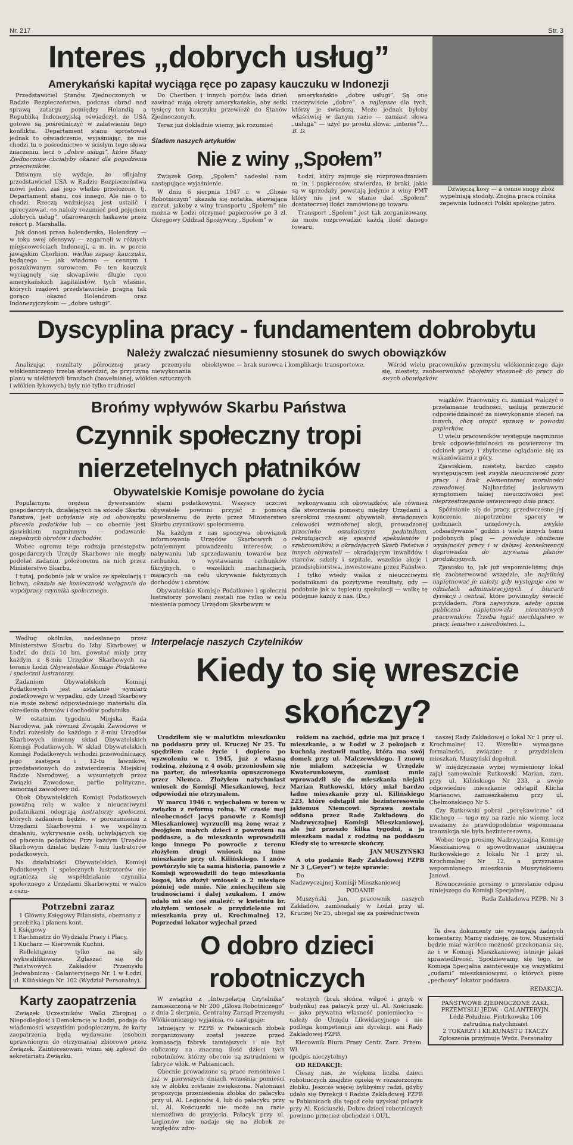Nr. 217 Str. 3
Interes „dobrych usług”
Amerykański kapitał wyciąga ręce po zapasy kauczuku w Indonezji
Przedstawiciel Stanów Zjednoczonych w Radzie Bezpieczeństwa, podczas obrad nad sprawą zatargu pomiędzy Holandią a Republiką Indonezyjską oświadczył, że USA gotowe są pośredniczyć w załatwieniu tego konfliktu. Departament stanu sprostował jednak to oświadczenie, wyjaśniając, że nie chodzi tu o pośrednictwo w ścisłym tego słowa znaczeniu, lecz o „dobre usługi”, które Stany Zjednoczone chciałyby okazać dla pogodzenia przeciwników.
Dziwnym się wydaje, że oficjalny przedstawiciel USA w Radzie Bezpieczeństwa mówi jedno, zaś jego władze przełożone, tj. Departament stanu, coś innego. Ale nie o to chodzi. Rzeczą ważniejszą jest ustalić i sprecyzować, co należy rozumieć pod pojęciem „dobrych usług”, ofiarowanych łaskawie przez resort p. Marshalla.
Jak donosi prasa holenderska, Holendrzy — w toku swej ofensywy — zagarnęli w różnych miejscowościach Indonezji, a m. in. w porcie jawajskim Cherbion, wielkie zapasy kauczuku, będącego — jak wiadomo — cennym i poszukiwanym surowcem. Po ten kauczuk wyciągnęły się skwapliwie długie ręce amerykańskich kapitalistów, tych właśnie, których rządowi przedstawiciele pragną tak gorąco okazać Holendrom oraz Indonezyjczykom — „dobre usługi”.
Do Cheribon i innych portów lada dzień zawinąć mają okręty amerykańskie, aby setki tysięcy ton kauczuku przewieźć do Stanów Zjednoczonych.
Teraz już dokładnie wiemy, jak rozumieć
amerykańskie „dobre usługi”. Są one rzeczywiście „dobre”, a najlepsze dla tych, którzy je świadczą. Może jednak byłoby właściwiej w danym razie — zamiast słowa „usługa” — użyć po prostu słowa: „interes”?... B. D.
Śladem naszych artykułów
Nie z winy „Społem”
Związek Gosp. „Społem” nadesłał nam następujące wyjaśnienie.
W dniu 6 sierpnia 1947 r. w „Głosie Robotniczym” ukazała się notatka, stawiająca zarzut, jakoby z winy transportu „Społem” nie można w Łodzi otrzymać papierosów po 3 zł. Okręgowy Oddział Spożywczy „Społem” w
Łodzi, który zajmuje się rozprowadzaniem m. in. i papierosów, stwierdza, iż braki, jakie są w sprzedaży powstają jedynie z winy PMT który nie jest w stanie dać „Społem” dostatecznej ilości zamówionego towaru.
Transport „Społem” jest tak zorganizowany, że może rozprowadzić każdą ilość danego towaru.
Dźwięczą kosy — a cenne snopy zbóż wypełniają stodoły. Znojna praca rolnika zapewnia ludności Polski spokojne jutro.
Dyscyplina pracy - fundamentem dobrobytu
Należy zwalczać niesumienny stosunek do swych obowiązków
Analizując rezultaty półrocznej pracy przemysłu włókienniczego trzeba stwierdzić, że przyczyną niewykonania planu w niektórych branżach (bawełnianej, włókien sztucznych i włókien łykowych) były nie tylko trudności
obiektywne — brak surowca i komplikacje transportowe.
Wśród wielu pracowników przemysłu włókienniczego daje się, niestety, zaobserwować obojętny stosunek do pracy, do swych obowiązków.
Brońmy wpływów Skarbu Państwa
Czynnik społeczny tropi nierzetelnych płatników
Obywatelskie Komisje powołane do życia
Popularnym orężem dywersantów gospodarczych, działających na szkodę Skarbu Państwa, jest uchylanie się od obowiązku płacenia podatków lub — co obecnie jest zjawiskiem nagminnym — podawanie niepełnych obrotów i dochodów.
Wobec ogromu tego rodzaju przestępstw gospodarczych Urzędy Skarbowe nie mogły podołać zadaniu, położonemu na nich przez Ministerstwo Skarbu.
I tutaj, podobnie jak w walce ze spekulacją i lichwą, okazała się konieczność wciągania do współpracy czynnika społecznego.
stami podatkowymi. Wszyscy uczciwi obywatele powinni przyjść z pomocą powołanemu do życia przez Ministerstwo Skarbu czynnikowi społecznemu.
Na każdym z nas spoczywa obowiązek informowania Urzędów Skarbowych o potajemnym prowadzeniu interesów, o nabywaniu lub sprzedawaniu towarów bez rachunku, o wystawianiu rachunków fikcyjnych, o wszelkich machinacjach, mających na celu ukrywanie faktycznych dochodów i obrotów.
Obywatelskie Komisje Podatkowe i społeczni lustratorzy powołani zostali nie tylko w celu niesienia pomocy Urzędom Skarbowym w
wykonywaniu ich obowiązków, ale również dla stworzenia pomostu między Urzędami a szerokimi rzeszami obywateli, świadomych celowości wzmożonej akcji, prowadzonej przeciwko oszukańczym podatnikom, rekrutujących się spośród spekulantów i szabrowników, a okradających Skarb Państwa i innych obywateli — okradającym inwalidów i starców, szkoły i szpitale, wszelkie akcje i przedsiębiorstwa, inwestowane przez Państwo.
I tylko wtedy walka z nieuczciwymi podatnikami da pozytywne rezultaty, gdy — podobnie jak w tępieniu spekulacji — walkę tę podejmie każdy z nas. (Dz.)
wiązków. Pracownicy ci, zamiast walczyć o przełamanie trudności, usiłują przerzucić odpowiedzialność za niewykonanie zleceń na innych, chcą utopić sprawę w powodzi papierków.
U wielu pracowników występuje nagminnie brak odpowiedzialności za powierzony im odcinek pracy i zbyteczne oglądanie się za wskazówkami z góry.
Zjawiskiem, niestety, bardzo często występującym jest zwykła nieuczciwość przy pracy i brak elementarnej moralności zawodowej. Najbardziej jaskrawym symptomem takiej nieuczciwości jest nieprzestrzeganie ustawowego dnia pracy.
Spóźnianie się do pracy, przedwczesne jej kończenie, niepotrzebne spacery w godzinach urzędowych, zwykłe „odsiadywanie” godzin i wiele innych temu podobnych plag — powoduje obniżenie wydajności pracy i w dalszej konsekwencji doprowadza do zrywania planów produkcyjnych.
Zjawisko to, jak już wspomnieliśmy, daje się zaobserwować wszędzie, ale najsilniej napiętnować je należy, gdy występuje ono w odziałach administracyjnych i biurach dyrekcji i central, które powinnyby świecić przykładem. Pora najwyższa, ażeby opinia publiczna napiętnowała nieuczciwych pracowników. Trzeba tępić niechlujstwo w pracy, lenistwo i nierobóstwo. L.
Według okólnika, nadesłanego przez Ministerstwo Skarbu do Izby Skarbowej w Łodzi, do dnia 10 bm. powstać miały przy każdym z 8-miu Urzędów Skarbowych na terenie Łodzi Obywatelskie Komisje Podatkowe i społeczni lustratorzy.
Zadaniem Obywatelskich Komisji Podatkowych jest ustalanie wymiaru podatkowego w wypadku, gdy Urząd Skarbowy nie może zebrać odpowiedniego materiału dla określenia obrotów i dochodów podatnika.
W ostatnim tygodniu Miejska Rada Narodowa, jak również Związki Zawodowe w Łodzi rozesłały do każdego z 8-miu Urzędów Skarbowych imienny skład Obywatelskich Komisji Podatkowych. W skład Obywatelskich Komisji Podatkowych wchodzi przewodniczący, jego zastępca i 12-tu ławników, przedstawionych do zatwierdzenia Miejskiej Radzie Narodowej, a wysuniętych przez Związki Zawodowe, partie polityczne, samorząd zawodowy itd.
Obok Obywatelskich Komisji Podatkowych poważną rolę w walce z nieuczciwymi podatnikami odegrają lustratorzy społeczni, których zadaniem będzie, w porozumieniu z Urzędami Skarbowymi i we wspólnym działaniu, wykrywanie osób, uchylających się od płacenia podatków. Przy każdym Urzędzie Skarbowym działać będzie 7-miu lustratorów podatkowych.
Na działalności Obywatelskich Komisji Podatkowych i społecznych lustratorów nie ogranicza się współdziałanie czynnika społecznego z Urzędami Skarbowymi w walce z oszu-
Potrzebni zaraz
1 Główny Księgowy Bilansista, obeznany z przebitką i planem kont.
1 Księgowy
1 Rachmistrz do Wydziału Pracy i Płacy,
1 Kucharz — Kierownik Kuchni.
Reflektujemy tylko na siły wykwalifikowane. Zgłaszać się do Państwowych Zakładów Przemysłu Jedwabniczo - Galanteryjnego Nr. 1 w Łodzi, ul. Kilińskiego Nr. 102 (Wydział Personalny).
Karty zaopatrzenia
Związek Uczestników Walki Zbrojnej o Niepodległość i Demokrację w Łodzi, podaje do wiadomości wszystkim podopiecznym, że karty zaopatrzenia będą wydawane (osobom uprawnionym do otrzymania) zbiorowo przez Związek. Zainteresowani winni się zgłosić do sekretariatu Związku.
Interpelacje naszych Czytelników
Kiedy to się wreszcie skończy?
Urodziłem się w malutkim mieszkanku na poddaszu przy ul. Kruczej Nr 25. Tu spędziłem całe życie i dopiero po wyzwoleniu w r. 1945, już z własną rodziną, złożoną z 4 osób, przeniosłem się na parter, do mieszkania opuszczonego przez Niemca. Złożyłem natychmiast wniosek do Komisji Mieszkaniowej, lecz odpowiedzi nie otrzymałem.
W marcu 1946 r. wyjechałem w teren w związku z reformą rolną. W czasie mej nieobecności jacyś panowie z Komisji Mieszkaniowej wyrzucili mą żonę wraz z dwojgiem małych dzieci z powrotem na poddasze, a do mieszkania wprowadzili kogo innego Po powrocie z terenu złożyłem drugi wniosek na inne mieszkanie przy ul. Kilińskiego. I znów powtórzyło się ta sama historia, panowie z Komisji wprowadzili do tego mieszkania kogoś, kto złożył wniosek o 2 miesiące później ode mnie. Nie zniechęciłem się trudnościami i dalej szukałem. I znów udało mi się coś znaleźć: w kwietniu br. złożyłem wniosek o przydzielenie mi mieszkania przy ul. Krochmalnej 12. Poprzedni lokator wyjechał przed
rokiem na zachód, gdzie ma już pracę i mieszkanie, a w Łodzi w 2 pokojach z kuchnią zostawił matkę, która ma swój domek przy ul. Malczewskiego. I znowu nie miałem szczęścia w Urzędzie Kwaterunkowym, zamiast mnie wprowadził się do mieszkania niejaki Marian Rutkowski, który miał bardzo ładne mieszkanie przy ul. Kilińskiego 223, które odstąpił nie bezinteresownie jakiemuś Niemcowi. Sprawa została oddana przez Radę Zakładową do Nadzwyczajnej Komisji Mieszkaniowej, ale już przeszło kilka tygodni, a ja mieszkam nadal z rodziną na poddaszu Kiedy się to wreszcie skończy.
JAN MUSZYŃSKI
A oto podanie Rady Zakładowej PZPB Nr 3 („Geyer”) w tejże sprawie:
Do
Nadzwyczajnej Komisji Mieszkaniowej
PODANIE
Muszyński Jan, pracownik naszych Zakładów, zamieszkały w Łodzi przy ul. Kruczej Nr 25, ubiegał się za pośrednictwem
naszej Rady Zakładowej o lokal Nr 1 przy ul. Krochmalnej 12. Wszelkie wymagane formalności, związane z przydziałem mieszkań, Muszyński dopełnił.
W międzyczasie wyżej wymieniony lokal zajął samowolnie Rutkowski Marian, zam. przy ul. Kilińskiego Nr 233, a swoje odpowiednie mieszkanie odstąpił Klicha Marianowi, zamieszkałemu przy ul. Chełmońskiego Nr 5.
Czy Rutkowski pobrał „porękawiczne” od Klichego — tego my na razie nie wiemy, lecz uważamy, że prawdopodobnie wspomniana tranzakcja nie była bezinteresowna.
Wobec tego prosimy Nadzwyczajną Komisję Mieszkaniową o spowodowanie usunięcia Rutkowskiego z lokalu Nr 1 przy ul. Krochmalnej Nr 12, a przyznanie wspomnianego mieszkania Muszyńskiemu Janowi.
Równocześnie prosimy o przesłanie odpisu niniejszego do Komisji Specjalnej.
Rada Zakładowa PZPB. Nr 3
O dobro dzieci robotniczych
W związku z „Interpelacją Czytelnika” zamieszczoną w Nr 200 „Głosu Robotniczego” z dnia 2 sierpnia, Centralny Zarząd Przemysłu Włókienniczego wyjaśnia, co następuje:
Istniejący w PZPB w Pabianicach żłobek zorganizowany został jeszcze przed komasacją fabryk tamtejszych i nie był obliczony na znaczną ilość dzieci tych robotników, którzy obecnie są zatrudnieni w fabryce włók. w Pabianicach.
Obecnie prowadzone są prace remontowe i już w pierwszych dniach września pomieści się w żłobku zostanie zwiększona. Natomiast propozycja przeniesienia żłobka do pałacyku przy ul. Al. Legionów 4, lub do pałacyku przy ul. Al. Kościuszki nie może na razie niemożliwa do przyjęcia. Pałacyk przy ul. Legionów nie nadaje się na żłobek ze względów zdro-
wotnych (brak słońca, wilgoć i grzyb w budynku) zaś pałacyk przy ul. Al. Kościuszki — jako prywatna własność poniemiecka — należy do Urzędu Likwidacyjnego i nie podlega kompetencji ani dyrekcji, ani Rady Zakładowej PZPB.
Kierownik Biura Prasy Centr. Zarz. Przem. Wł.
(podpis nieczytelny)
OD REDAKCJI:
Cieszy nas, że większa liczba dzieci robotniczych znajdzie opiekę w rozszerzonym żłobku. Jeszcze więcej bylibyśmy radzi, gdyby udało się Dyrekcji i Radzie Zakładowej PZPB w Pabianicach dla tegoż celu uzyskać pałacyk przy Al. Kościuszki. Dobro dzieci robotniczych powinno przecież obchodzić i OUL.
Te dwa dokumenty nie wymagają żadnych komentarzy. Mamy nadzieję, że tow. Muszyński będzie miał wkrótce możność przekonania się, że i w Komisji Mieszkaniowej istnieje jakaś sprawiedliwość. Spodziewamy się tego, że Komisja Specjalna zainteresuje się wszystkimi „cudami” mieszkaniowymi, o których pisze „pechowy” lokator poddasza.
REDAKCJA.
PAŃSTWOWE ZJEDNOCZONE ZAKŁ. PRZEMYSŁU JEDW. - GALANTERYJN.
Łódź-Południe, Piotrkowska 106
zatrudnią natychmiast
2 TOKARZY I KILKUNASTU TKACZY
Zgłoszenia przyjmuje Wydz. Personalny